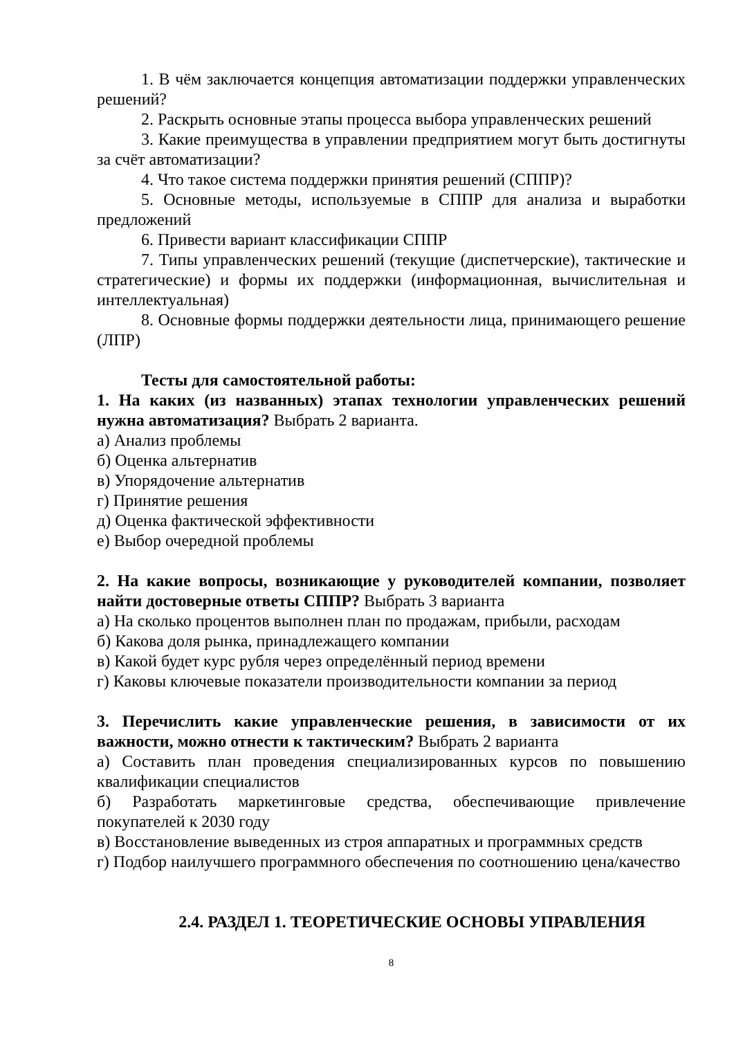1. В чём заключается концепция автоматизации поддержки управленческих решений?
2. Раскрыть основные этапы процесса выбора управленческих решений
3. Какие преимущества в управлении предприятием могут быть достигнуты за счёт автоматизации?
4. Что такое система поддержки принятия решений (СППР)?
5. Основные методы, используемые в СППР для анализа и выработки предложений
6. Привести вариант классификации СППР
7. Типы управленческих решений (текущие (диспетчерские), тактические и стратегические) и формы их поддержки (информационная, вычислительная и интеллектуальная)
8. Основные формы поддержки деятельности лица, принимающего решение (ЛПР)
Тесты для самостоятельной работы:
1. На каких (из названных) этапах технологии управленческих решений нужна автоматизация? Выбрать 2 варианта.
а) Анализ проблемы
б) Оценка альтернатив
в) Упорядочение альтернатив
г) Принятие решения
д) Оценка фактической эффективности
е) Выбор очередной проблемы
2. На какие вопросы, возникающие у руководителей компании, позволяет найти достоверные ответы СППР? Выбрать 3 варианта
а) На сколько процентов выполнен план по продажам, прибыли, расходам
б) Какова доля рынка, принадлежащего компании
в) Какой будет курс рубля через определённый период времени
г) Каковы ключевые показатели производительности компании за период
3. Перечислить какие управленческие решения, в зависимости от их важности, можно отнести к тактическим? Выбрать 2 варианта
а) Составить план проведения специализированных курсов по повышению квалификации специалистов
б) Разработать маркетинговые средства, обеспечивающие привлечение покупателей к 2030 году
в) Восстановление выведенных из строя аппаратных и программных средств
г) Подбор наилучшего программного обеспечения по соотношению цена/качество
2.4. РАЗДЕЛ 1. ТЕОРЕТИЧЕСКИЕ ОСНОВЫ УПРАВЛЕНИЯ
8